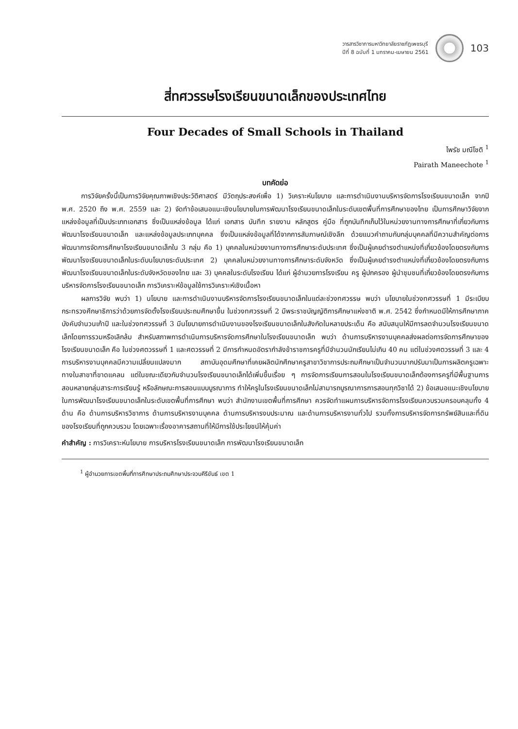วารสารวิชาการมหาวิทยาลัยราชภัฏเพชรบุรี
ปีที่ 8 ฉบับที่ 1 มกราคม-เมษายน 2561
103
สี่ทศวรรษโรงเรียนขนาดเล็กของประเทศไทย
Four Decades of Small Schools in Thailand
ไพรัช มณีโชติ <sup>1</sup>
Pairath Maneechote <sup>1</sup>
บทคัดย่อ
การวิจัยครั้งนี้เป็นการวิจัยคุณภาพเชิงประวัติศาสตร์ มีวัตถุประสงค์เพื่อ 1) วิเคราะห์นโยบาย และการดำเนินงานบริหารจัดการโรงเรียนขนาดเล็ก จากปี พ.ศ. 2520 ถึง พ.ศ. 2559 และ 2) จัดทำข้อเสนอแนะเชิงนโยบายในการพัฒนาโรงเรียนขนาดเล็กในระดับเขตพื้นที่การศึกษาของไทย เป็นการศึกษาวิจัยจากแหล่งข้อมูลที่เป็นประเภทเอกสาร ซึ่งเป็นแหล่งข้อมูล ได้แก่ เอกสาร บันทึก รายงาน หลักสูตร คู่มือ ที่ถูกบันทึกเก็บไว้ในหน่วยงานทางการศึกษาที่เกี่ยวกับการพัฒนาโรงเรียนขนาดเล็ก และแหล่งข้อมูลประเภทบุคคล ซึ่งเป็นแหล่งข้อมูลที่ได้จากการสัมภาษณ์เชิงลึก ด้วยแนวคำถามกับกลุ่มบุคคลที่มีความสำคัญต่อการพัฒนาการจัดการศึกษาโรงเรียนขนาดเล็กใน 3 กลุ่ม คือ 1) บุคคลในหน่วยงานทางการศึกษาระดับประเทศ ซึ่งเป็นผู้เคยดำรงตำแหน่งที่เกี่ยวข้องโดยตรงกับการพัฒนาโรงเรียนขนาดเล็กในระดับนโยบายระดับประเทศ 2) บุคคลในหน่วยงานทางการศึกษาระดับจังหวัด ซึ่งเป็นผู้เคยดำรงตำแหน่งที่เกี่ยวข้องโดยตรงกับการพัฒนาโรงเรียนขนาดเล็กในระดับจังหวัดของไทย และ 3) บุคคลในระดับโรงเรียน ได้แก่ ผู้อำนวยการโรงเรียน ครู ผู้ปกครอง ผู้นำชุมชนที่เกี่ยวข้องโดยตรงกับการบริหารจัดการโรงเรียนขนาดเล็ก การวิเคราะห์ข้อมูลใช้การวิเคราะห์เชิงเนื้อหา
ผลการวิจัย พบว่า 1) นโยบาย และการดำเนินงานบริหารจัดการโรงเรียนขนาดเล็กในแต่ละช่วงทศวรรษ พบว่า นโยบายในช่วงทศวรรษที่ 1 มีระเบียบกระทรวงศึกษาธิการว่าด้วยการจัดตั้งโรงเรียนประถมศึกษาขึ้น ในช่วงทศวรรษที่ 2 มีพระราชบัญญัติการศึกษาแห่งชาติ พ.ศ. 2542 ซึ่งกำหนดมีให้การศึกษาภาคบังคับจำนวนเก้าปี และในช่วงทศวรรษที่ 3 มีนโยบายการดำเนินงานของโรงเรียนขนาดเล็กในสังกัดในหลายประเด็น คือ สนับสนุนให้มีการลดจำนวนโรงเรียนขนาดเล็กโดยการรวมหรือเลิกล้ม สำหรับสภาพการดำเนินการบริหารจัดการศึกษาในโรงเรียนขนาดเล็ก พบว่า ด้านการบริหารงานบุคคลส่งผลต่อการจัดการศึกษาของโรงเรียนขนาดเล็ก คือ ในช่วงศตวรรษที่ 1 และศตวรรษที่ 2 มีการกำหนดอัตรากำลังข้าราชการครูที่มีจำนวนนักเรียนไม่เกิน 40 คน แต่ในช่วงศตวรรษที่ 3 และ 4 การบริหารงานบุคคลมีความเปลี่ยนแปลงมาก สถาบันอุดมศึกษาที่เคยผลิตนักศึกษาครูสาขาวิชาการประถมศึกษาเป็นจำนวนมากปรับมาเป็นการผลิตครูเฉพาะทางในสาขาที่ขาดแคลน แต่ในขณะเดียวกันจำนวนโรงเรียนขนาดเล็กได้เพิ่มขึ้นเรื่อย ๆ การจัดการเรียนการสอนในโรงเรียนขนาดเล็กต้องการครูที่มีพื้นฐานการสอนหลายกลุ่มสาระการเรียนรู้ หรือลักษณะการสอนแบบบูรณาการ ทำให้ครูในโรงเรียนขนาดเล็กไม่สามารถบูรณาการการสอนทุกวิชาได้ 2) ข้อเสนอแนะเชิงนโยบายในการพัฒนาโรงเรียนขนาดเล็กในระดับเขตพื้นที่การศึกษา พบว่า สำนักงานเขตพื้นที่การศึกษา ควรจัดทำแผนการบริหารจัดการโรงเรียนควบรวมครอบคลุมทั้ง 4 ด้าน คือ ด้านการบริหารวิชาการ ด้านการบริหารงานบุคคล ด้านการบริหารงบประมาณ และด้านการบริหารงานทั่วไป รวมทั้งการบริหารจัดการทรัพย์สินและที่ดินของโรงเรียนที่ถูกควบรวม โดยเฉพาะเรื่องอาคารสถานที่ให้มีการใช้ประโยชน์ให้คุ้มค่า
คำสำคัญ : การวิเคราะห์นโยบาย การบริหารโรงเรียนขนาดเล็ก การพัฒนาโรงเรียนขนาดเล็ก
<sup>1</sup> ผู้อำนวยการเขตพื้นที่การศึกษาประถมศึกษาประจวบคีรีขันธ์ เขต 1